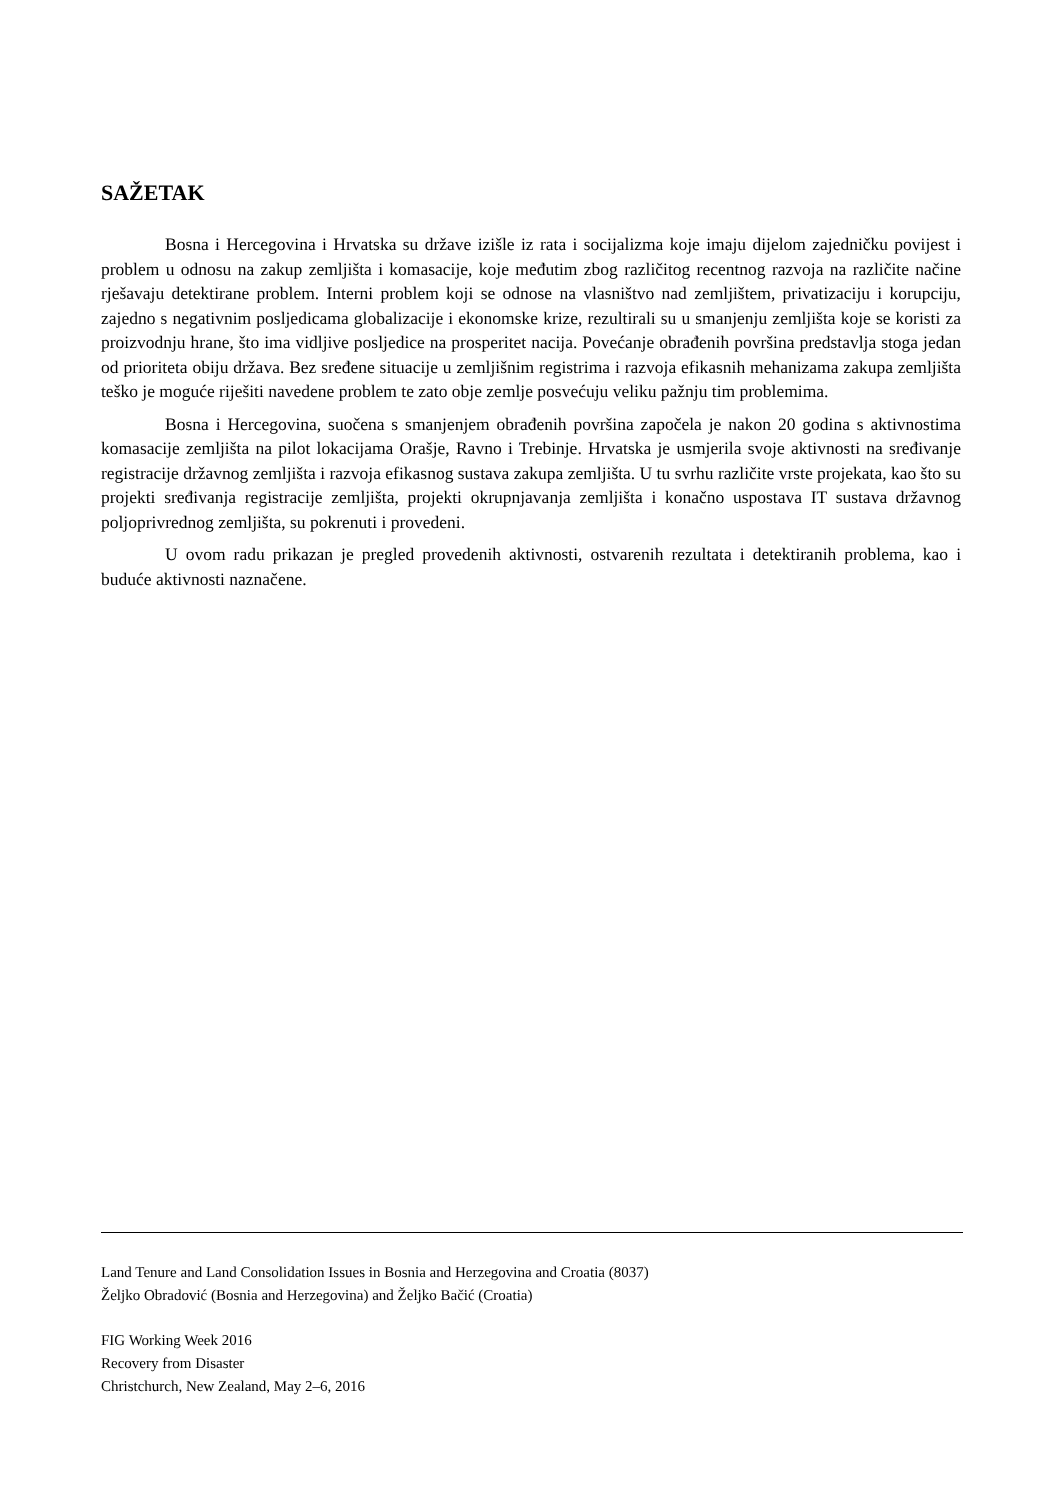SAŽETAK
Bosna i Hercegovina i Hrvatska su države izišle iz rata i socijalizma koje imaju dijelom zajedničku povijest i problem u odnosu na zakup zemljišta i komasacije, koje međutim zbog različitog recentnog razvoja na različite načine rješavaju detektirane problem. Interni problem koji se odnose na vlasništvo nad zemljištem, privatizaciju i korupciju, zajedno s negativnim posljedicama globalizacije i ekonomske krize, rezultirali su u smanjenju zemljišta koje se koristi za proizvodnju hrane, što ima vidljive posljedice na prosperitet nacija. Povećanje obrađenih površina predstavlja stoga jedan od prioriteta obiju država. Bez sređene situacije u zemljišnim registrima i razvoja efikasnih mehanizama zakupa zemljišta teško je moguće riješiti navedene problem te zato obje zemlje posvećuju veliku pažnju tim problemima.
Bosna i Hercegovina, suočena s smanjenjem obrađenih površina započela je nakon 20 godina s aktivnostima komasacije zemljišta na pilot lokacijama Orašje, Ravno i Trebinje. Hrvatska je usmjerila svoje aktivnosti na sređivanje registracije državnog zemljišta i razvoja efikasnog sustava zakupa zemljišta. U tu svrhu različite vrste projekata, kao što su projekti sređivanja registracije zemljišta, projekti okrupnjavanja zemljišta i konačno uspostava IT sustava državnog poljoprivrednog zemljišta, su pokrenuti i provedeni.
U ovom radu prikazan je pregled provedenih aktivnosti, ostvarenih rezultata i detektiranih problema, kao i buduće aktivnosti naznačene.
Land Tenure and Land Consolidation Issues in Bosnia and Herzegovina and Croatia (8037)
Željko Obradović (Bosnia and Herzegovina) and Željko Bačić (Croatia)
FIG Working Week 2016
Recovery from Disaster
Christchurch, New Zealand, May 2–6, 2016